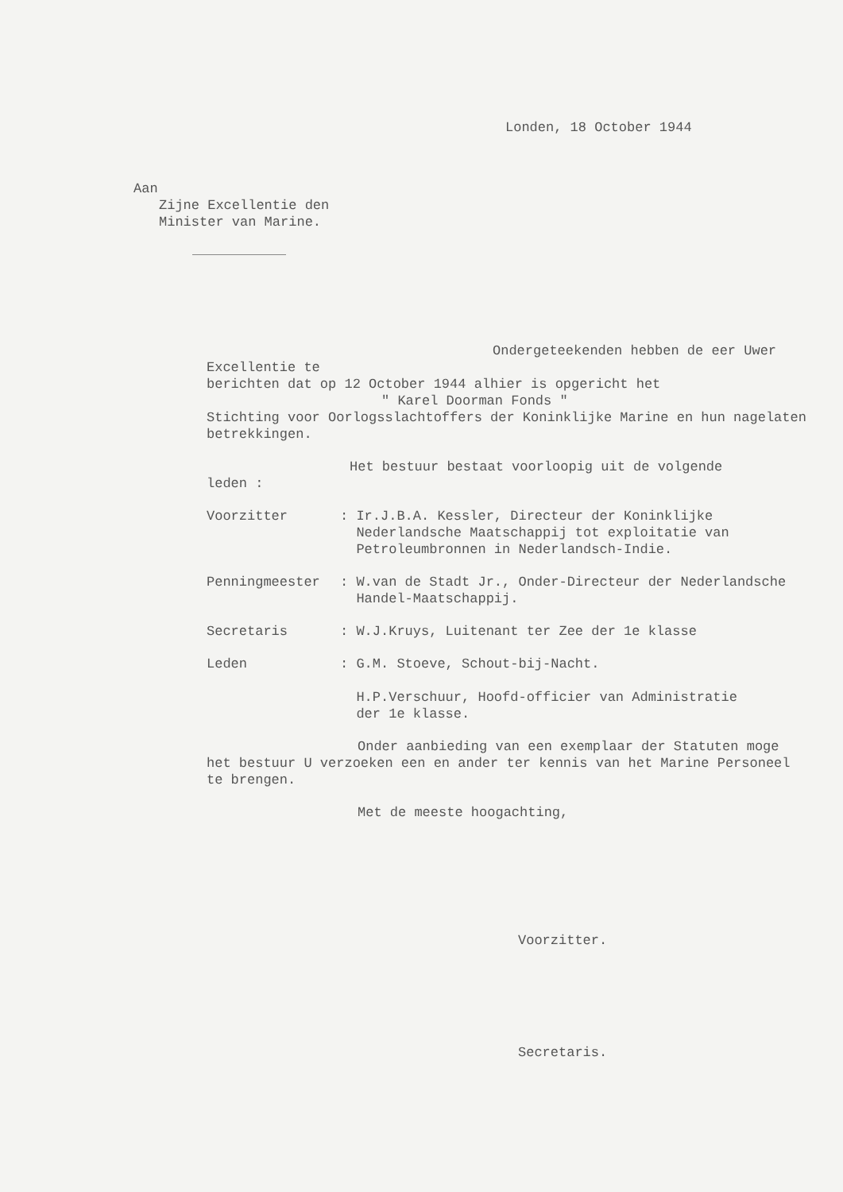Londen, 18 October 1944
Aan
Zijne Excellentie den
Minister van Marine.
Ondergeteekenden hebben de eer Uwer Excellentie te
berichten dat op 12 October 1944 alhier is opgericht het
" Karel Doorman Fonds "
Stichting voor Oorlogsslachtoffers der Koninklijke Marine en hun nagelaten betrekkingen.
Het bestuur bestaat voorloopig uit de volgende
leden :
| Voorzitter | : Ir.J.B.A. Kessler, Directeur der Koninklijke Nederlandsche Maatschappij tot exploitatie van Petroleumbronnen in Nederlandsch-Indie. |
| Penningmeester | : W.van de Stadt Jr., Onder-Directeur der Nederlandsche Handel-Maatschappij. |
| Secretaris | : W.J.Kruys, Luitenant ter Zee der 1e klasse |
| Leden | : G.M. Stoeve, Schout-bij-Nacht. H.P.Verschuur, Hoofd-officier van Administratie der 1e klasse. |
Onder aanbieding van een exemplaar der Statuten moge
het bestuur U verzoeken een en ander ter kennis van het Marine Personeel te brengen.
Met de meeste hoogachting,
Voorzitter.
Secretaris.